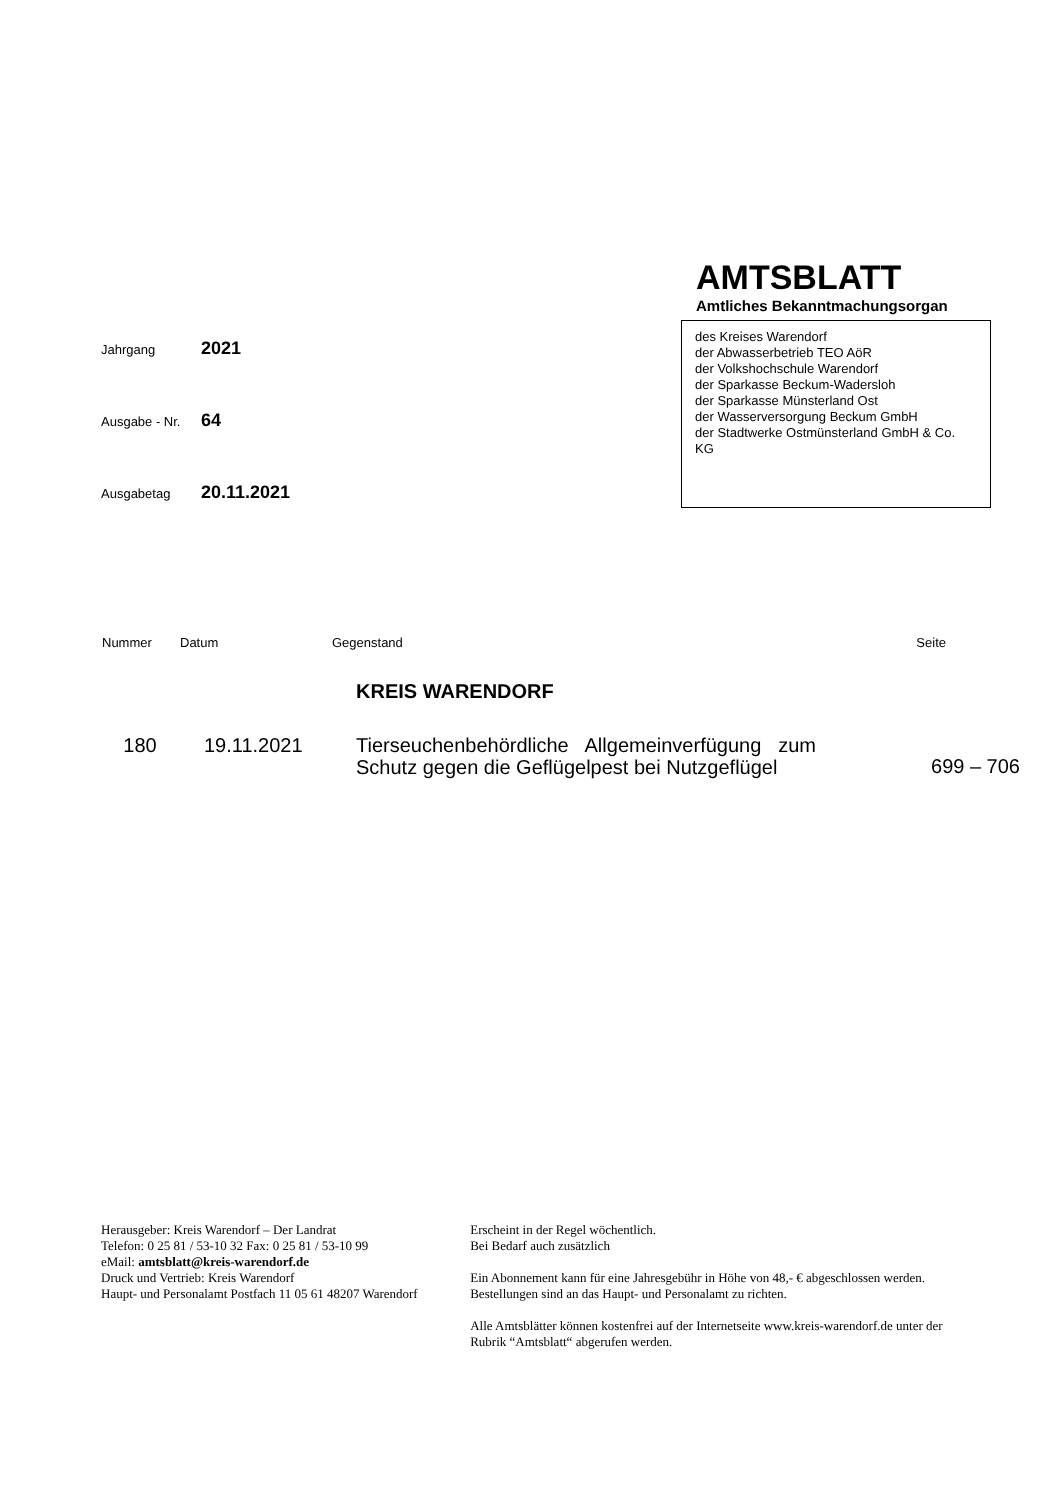Jahrgang 2021
Ausgabe - Nr. 64
Ausgabetag 20.11.2021
AMTSBLATT
Amtliches Bekanntmachungsorgan
des Kreises Warendorf
der Abwasserbetrieb TEO AöR
der Volkshochschule Warendorf
der Sparkasse Beckum-Wadersloh
der Sparkasse Münsterland Ost
der Wasserversorgung Beckum GmbH
der Stadtwerke Ostmünsterland GmbH & Co. KG
| Nummer | Datum | Gegenstand | Seite |
| --- | --- | --- | --- |
| | | KREIS WARENDORF | |
| 180 | 19.11.2021 | Tierseuchenbehördliche Allgemeinverfügung zum Schutz gegen die Geflügelpest bei Nutzgeflügel | 699 – 706 |
Herausgeber: Kreis Warendorf – Der Landrat
Telefon: 0 25 81 / 53-10 32 Fax: 0 25 81 / 53-10 99
eMail: amtsblatt@kreis-warendorf.de
Druck und Vertrieb: Kreis Warendorf
Haupt- und Personalamt Postfach 11 05 61 48207 Warendorf
Erscheint in der Regel wöchentlich.
Bei Bedarf auch zusätzlich
Ein Abonnement kann für eine Jahresgebühr in Höhe von 48,- € abgeschlossen werden. Bestellungen sind an das Haupt- und Personalamt zu richten.
Alle Amtsblätter können kostenfrei auf der Internetseite www.kreis-warendorf.de unter der Rubrik “Amtsblatt“ abgerufen werden.